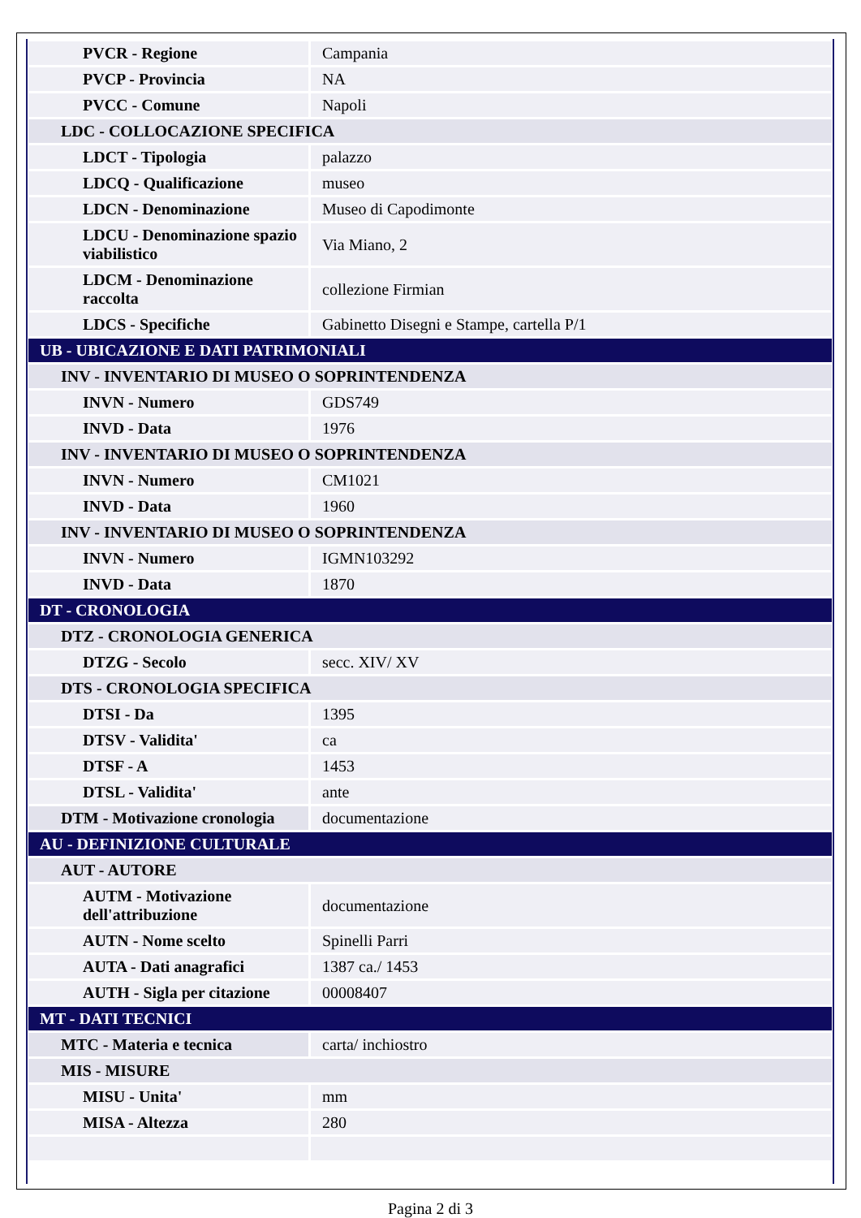| PVCR - Regione | Campania |
| PVCP - Provincia | NA |
| PVCC - Comune | Napoli |
| LDC - COLLOCAZIONE SPECIFICA | |
| LDCT - Tipologia | palazzo |
| LDCQ - Qualificazione | museo |
| LDCN - Denominazione | Museo di Capodimonte |
| LDCU - Denominazione spazio viabilistico | Via Miano, 2 |
| LDCM - Denominazione raccolta | collezione Firmian |
| LDCS - Specifiche | Gabinetto Disegni e Stampe, cartella P/1 |
| UB - UBICAZIONE E DATI PATRIMONIALI | |
| INV - INVENTARIO DI MUSEO O SOPRINTENDENZA | |
| INVN - Numero | GDS749 |
| INVD - Data | 1976 |
| INV - INVENTARIO DI MUSEO O SOPRINTENDENZA | |
| INVN - Numero | CM1021 |
| INVD - Data | 1960 |
| INV - INVENTARIO DI MUSEO O SOPRINTENDENZA | |
| INVN - Numero | IGMN103292 |
| INVD - Data | 1870 |
| DT - CRONOLOGIA | |
| DTZ - CRONOLOGIA GENERICA | |
| DTZG - Secolo | secc. XIV/ XV |
| DTS - CRONOLOGIA SPECIFICA | |
| DTSI - Da | 1395 |
| DTSV - Validita' | ca |
| DTSF - A | 1453 |
| DTSL - Validita' | ante |
| DTM - Motivazione cronologia | documentazione |
| AU - DEFINIZIONE CULTURALE | |
| AUT - AUTORE | |
| AUTM - Motivazione dell'attribuzione | documentazione |
| AUTN - Nome scelto | Spinelli Parri |
| AUTA - Dati anagrafici | 1387 ca./ 1453 |
| AUTH - Sigla per citazione | 00008407 |
| MT - DATI TECNICI | |
| MTC - Materia e tecnica | carta/ inchiostro |
| MIS - MISURE | |
| MISU - Unita' | mm |
| MISA - Altezza | 280 |
Pagina 2 di 3